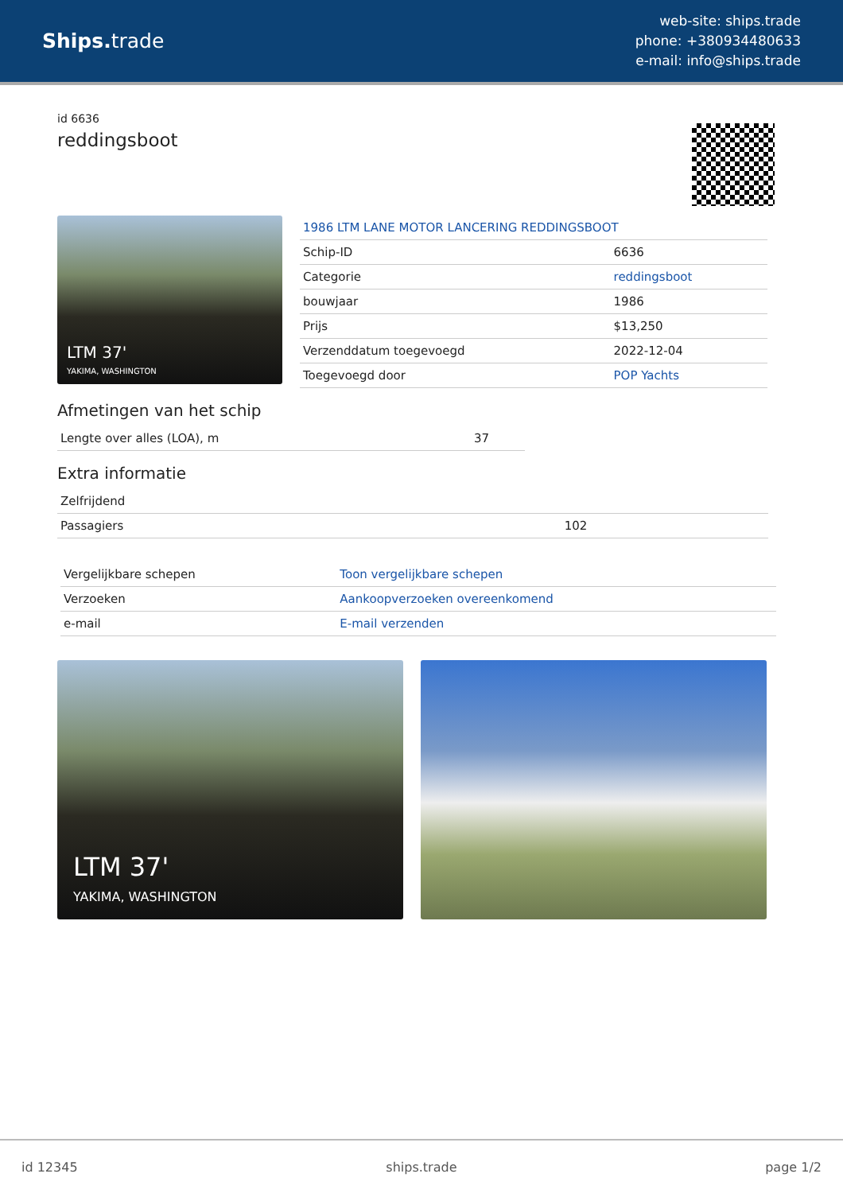Ships. trade
web-site: ships.trade
phone: +380934480633
e-mail: info@ships.trade
id 6636
reddingsboot
LTM 37'
YAKIMA, WASHINGTON
| 1986 LTM LANE MOTOR LANCERING REDDINGSBOOT | |
| Schip-ID | 6636 |
| Categorie | reddingsboot |
| bouwjaar | 1986 |
| Prijs | $13,250 |
| Verzenddatum toegevoegd | 2022-12-04 |
| Toegevoegd door | POP Yachts |
Afmetingen van het schip
| Lengte over alles (LOA), m | 37 |
Extra informatie
| Zelfrijdend | |
| Passagiers | 102 |
| Vergelijkbare schepen | Toon vergelijkbare schepen |
| Verzoeken | Aankoopverzoeken overeenkomend |
| e-mail | E-mail verzenden |
LTM 37'
YAKIMA, WASHINGTON
id 12345 ships.trade page 1/2